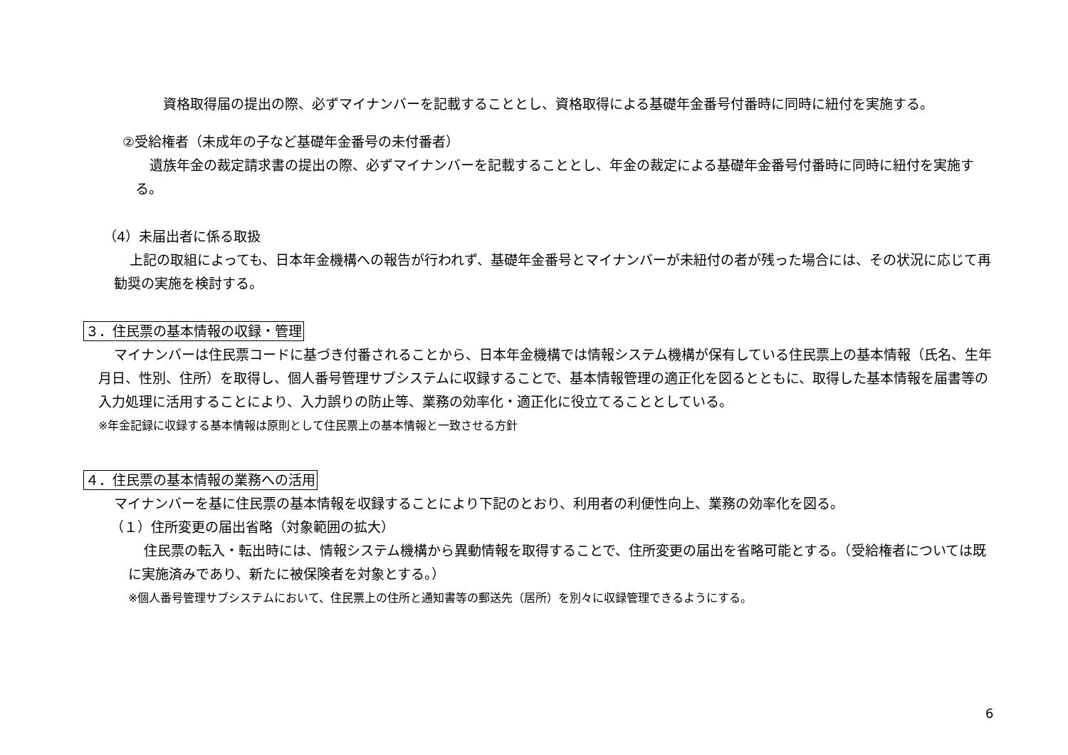資格取得届の提出の際、必ずマイナンバーを記載することとし、資格取得による基礎年金番号付番時に同時に紐付を実施する。
②受給権者（未成年の子など基礎年金番号の未付番者）
遺族年金の裁定請求書の提出の際、必ずマイナンバーを記載することとし、年金の裁定による基礎年金番号付番時に同時に紐付を実施する。
（4）未届出者に係る取扱
上記の取組によっても、日本年金機構への報告が行われず、基礎年金番号とマイナンバーが未紐付の者が残った場合には、その状況に応じて再勧奨の実施を検討する。
３．住民票の基本情報の収録・管理
マイナンバーは住民票コードに基づき付番されることから、日本年金機構では情報システム機構が保有している住民票上の基本情報（氏名、生年月日、性別、住所）を取得し、個人番号管理サブシステムに収録することで、基本情報管理の適正化を図るとともに、取得した基本情報を届書等の入力処理に活用することにより、入力誤りの防止等、業務の効率化・適正化に役立てることとしている。
※年金記録に収録する基本情報は原則として住民票上の基本情報と一致させる方針
４．住民票の基本情報の業務への活用
マイナンバーを基に住民票の基本情報を収録することにより下記のとおり、利用者の利便性向上、業務の効率化を図る。
（１）住所変更の届出省略（対象範囲の拡大）
住民票の転入・転出時には、情報システム機構から異動情報を取得することで、住所変更の届出を省略可能とする。（受給権者については既に実施済みであり、新たに被保険者を対象とする。）
※個人番号管理サブシステムにおいて、住民票上の住所と通知書等の郵送先（居所）を別々に収録管理できるようにする。
6